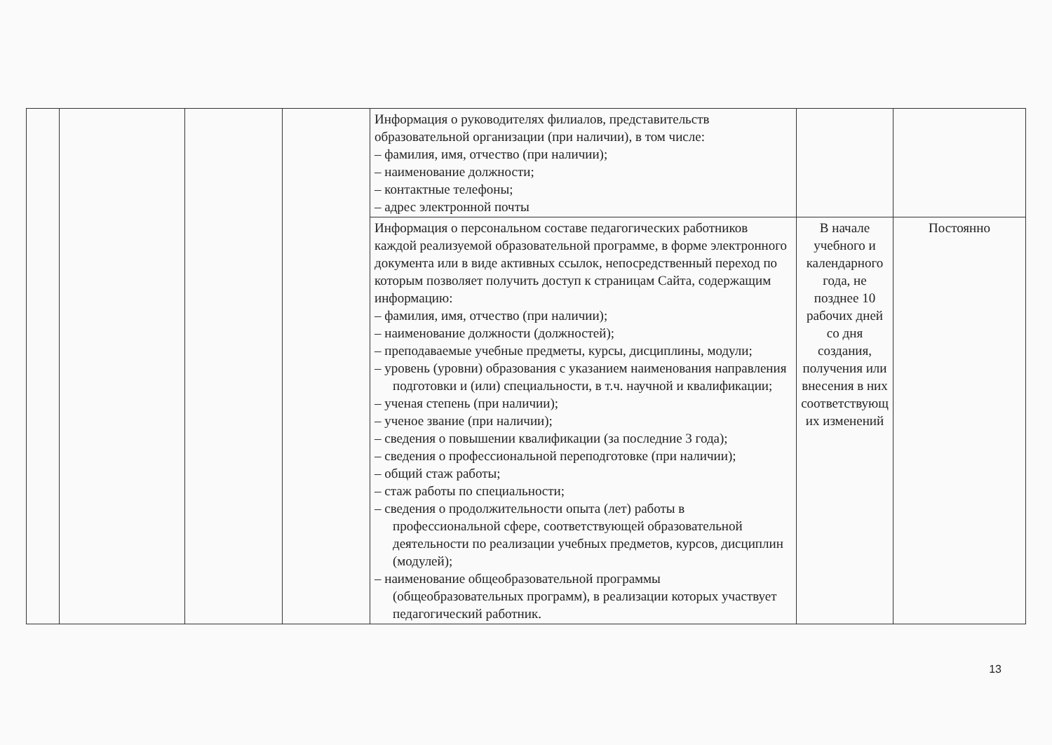| | | | | Информация о руководителях филиалов, представительств образовательной организации (при наличии), в том числе: – фамилия, имя, отчество (при наличии); – наименование должности; – контактные телефоны; – адрес электронной почты | | |
| | | | | Информация о персональном составе педагогических работников каждой реализуемой образовательной программе, в форме электронного документа или в виде активных ссылок, непосредственный переход по которым позволяет получить доступ к страницам Сайта, содержащим информацию: – фамилия, имя, отчество (при наличии); – наименование должности (должностей); – преподаваемые учебные предметы, курсы, дисциплины, модули; – уровень (уровни) образования с указанием наименования направления подготовки и (или) специальности, в т.ч. научной и квалификации; – ученая степень (при наличии); – ученое звание (при наличии); – сведения о повышении квалификации (за последние 3 года); – сведения о профессиональной переподготовке (при наличии); – общий стаж работы; – стаж работы по специальности; – сведения о продолжительности опыта (лет) работы в профессиональной сфере, соответствующей образовательной деятельности по реализации учебных предметов, курсов, дисциплин (модулей); – наименование общеобразовательной программы (общеобразовательных программ), в реализации которых участвует педагогический работник. | В начале учебного и календарного года, не позднее 10 рабочих дней со дня создания, получения или внесения в них соответствующ их изменений | Постоянно |
13